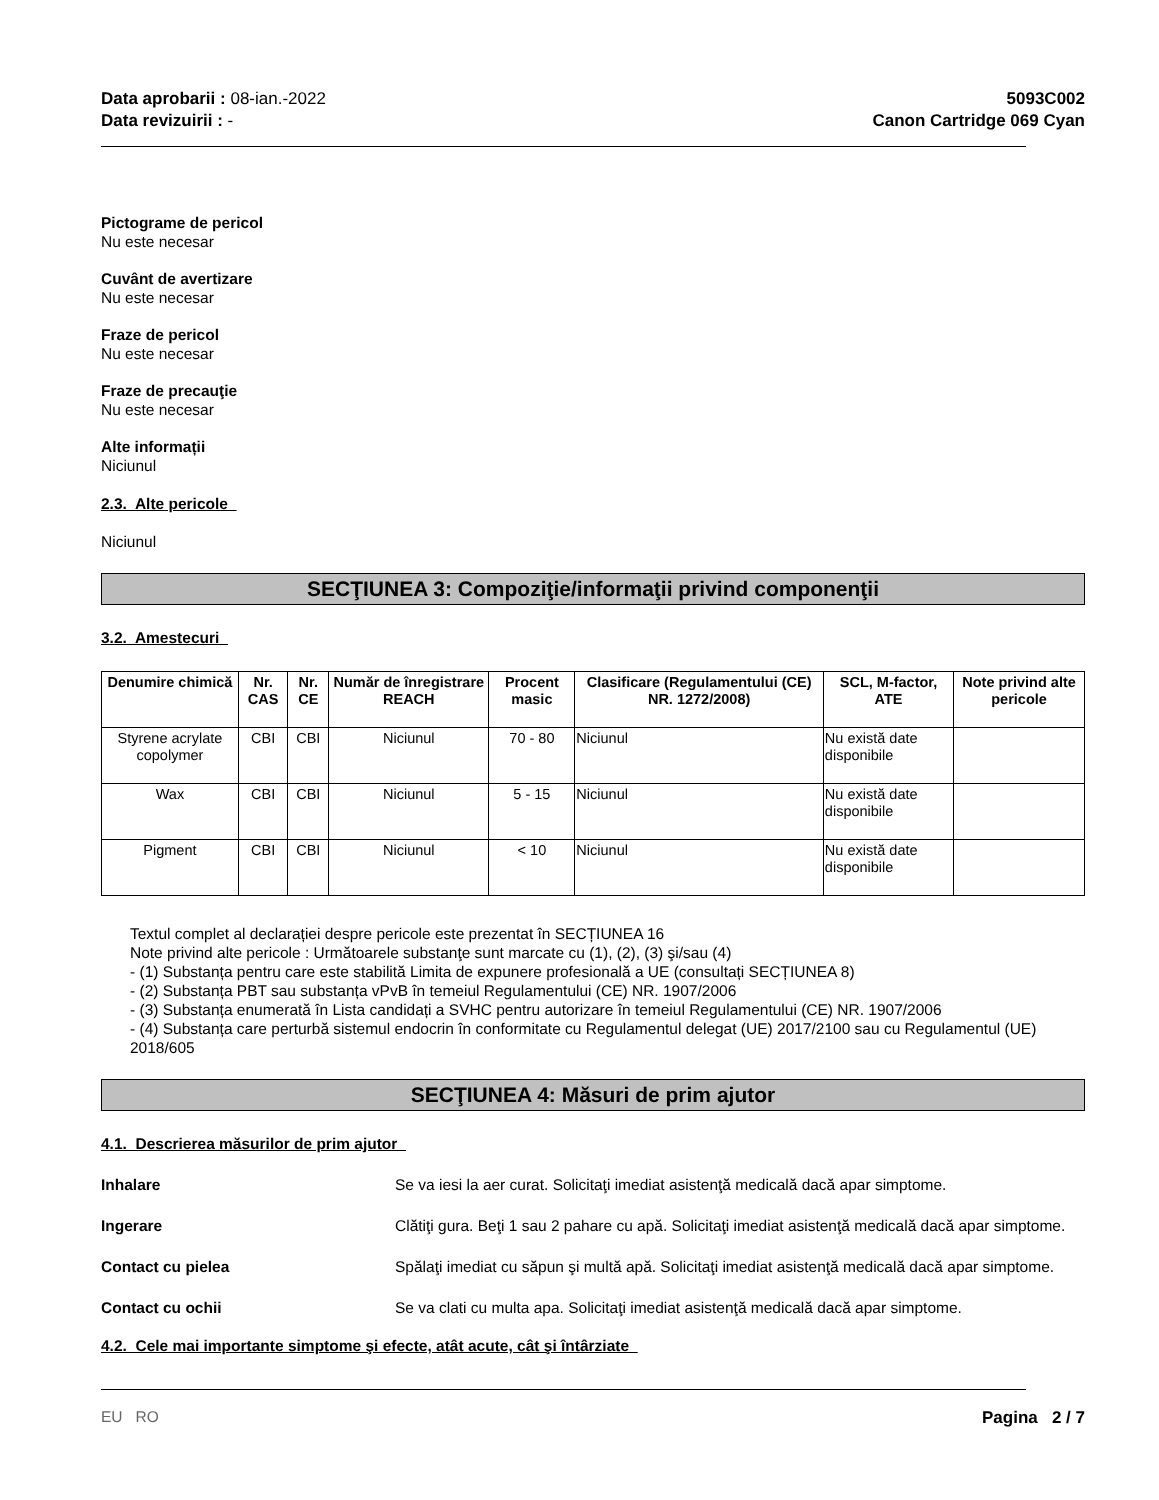Data aprobarii : 08-ian.-2022
Data revizuirii : -
5093C002
Canon Cartridge 069 Cyan
Pictograme de pericol
Nu este necesar
Cuvânt de avertizare
Nu este necesar
Fraze de pericol
Nu este necesar
Fraze de precauţie
Nu este necesar
Alte informații
Niciunul
2.3. Alte pericole
Niciunul
SECŢIUNEA 3: Compoziţie/informaţii privind componenţii
3.2. Amestecuri
| Denumire chimică | Nr. CAS | Nr. CE | Număr de înregistrare REACH | Procent masic | Clasificare (Regulamentului (CE) NR. 1272/2008) | SCL, M-factor, ATE | Note privind alte pericole |
| --- | --- | --- | --- | --- | --- | --- | --- |
| Styrene acrylate copolymer | CBI | CBI | Niciunul | 70 - 80 | Niciunul | Nu există date disponibile | |
| Wax | CBI | CBI | Niciunul | 5 - 15 | Niciunul | Nu există date disponibile | |
| Pigment | CBI | CBI | Niciunul | < 10 | Niciunul | Nu există date disponibile | |
Textul complet al declarației despre pericole este prezentat în SECȚIUNEA 16
Note privind alte pericole : Următoarele substanţe sunt marcate cu (1), (2), (3) şi/sau (4)
- (1) Substanța pentru care este stabilită Limita de expunere profesională a UE (consultați SECȚIUNEA 8)
- (2) Substanța PBT sau substanța vPvB în temeiul Regulamentului (CE) NR. 1907/2006
- (3) Substanța enumerată în Lista candidați a SVHC pentru autorizare în temeiul Regulamentului (CE) NR. 1907/2006
- (4) Substanța care perturbă sistemul endocrin în conformitate cu Regulamentul delegat (UE) 2017/2100 sau cu Regulamentul (UE) 2018/605
SECŢIUNEA 4: Măsuri de prim ajutor
4.1. Descrierea măsurilor de prim ajutor
Inhalare Se va iesi la aer curat. Solicitaţi imediat asistenţă medicală dacă apar simptome.
Ingerare Clătiţi gura. Beţi 1 sau 2 pahare cu apă. Solicitaţi imediat asistenţă medicală dacă apar simptome.
Contact cu pielea Spălaţi imediat cu săpun şi multă apă. Solicitaţi imediat asistenţă medicală dacă apar simptome.
Contact cu ochii Se va clati cu multa apa. Solicitaţi imediat asistenţă medicală dacă apar simptome.
4.2. Cele mai importante simptome şi efecte, atât acute, cât şi întârziate
EU RO Pagina 2 / 7